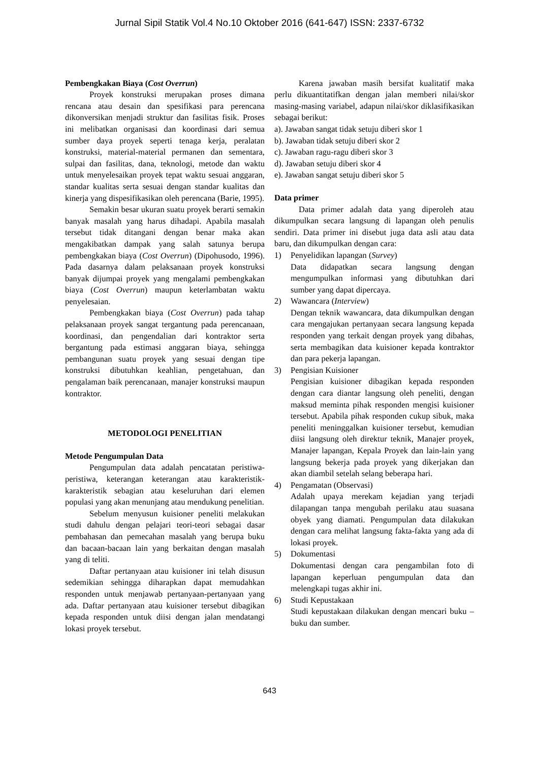Jurnal Sipil Statik Vol.4 No.10 Oktober 2016 (641-647) ISSN: 2337-6732
Pembengkakan Biaya (Cost Overrun)
Proyek konstruksi merupakan proses dimana rencana atau desain dan spesifikasi para perencana dikonversikan menjadi struktur dan fasilitas fisik. Proses ini melibatkan organisasi dan koordinasi dari semua sumber daya proyek seperti tenaga kerja, peralatan konstruksi, material-material permanen dan sementara, sulpai dan fasilitas, dana, teknologi, metode dan waktu untuk menyelesaikan proyek tepat waktu sesuai anggaran, standar kualitas serta sesuai dengan standar kualitas dan kinerja yang dispesifikasikan oleh perencana (Barie, 1995).
Semakin besar ukuran suatu proyek berarti semakin banyak masalah yang harus dihadapi. Apabila masalah tersebut tidak ditangani dengan benar maka akan mengakibatkan dampak yang salah satunya berupa pembengkakan biaya (Cost Overrun) (Dipohusodo, 1996). Pada dasarnya dalam pelaksanaan proyek konstruksi banyak dijumpai proyek yang mengalami pembengkakan biaya (Cost Overrun) maupun keterlambatan waktu penyelesaian.
Pembengkakan biaya (Cost Overrun) pada tahap pelaksanaan proyek sangat tergantung pada perencanaan, koordinasi, dan pengendalian dari kontraktor serta bergantung pada estimasi anggaran biaya, sehingga pembangunan suatu proyek yang sesuai dengan tipe konstruksi dibutuhkan keahlian, pengetahuan, dan pengalaman baik perencanaan, manajer konstruksi maupun kontraktor.
METODOLOGI PENELITIAN
Metode Pengumpulan Data
Pengumpulan data adalah pencatatan peristiwa-peristiwa, keterangan keterangan atau karakteristik-karakteristik sebagian atau keseluruhan dari elemen populasi yang akan menunjang atau mendukung penelitian.
Sebelum menyusun kuisioner peneliti melakukan studi dahulu dengan pelajari teori-teori sebagai dasar pembahasan dan pemecahan masalah yang berupa buku dan bacaan-bacaan lain yang berkaitan dengan masalah yang di teliti.
Daftar pertanyaan atau kuisioner ini telah disusun sedemikian sehingga diharapkan dapat memudahkan responden untuk menjawab pertanyaan-pertanyaan yang ada. Daftar pertanyaan atau kuisioner tersebut dibagikan kepada responden untuk diisi dengan jalan mendatangi lokasi proyek tersebut.
Karena jawaban masih bersifat kualitatif maka perlu dikuantitatifkan dengan jalan memberi nilai/skor masing-masing variabel, adapun nilai/skor diklasifikasikan sebagai berikut:
a). Jawaban sangat tidak setuju diberi skor 1
b). Jawaban tidak setuju diberi skor 2
c). Jawaban ragu-ragu diberi skor 3
d). Jawaban setuju diberi skor 4
e). Jawaban sangat setuju diberi skor 5
Data primer
Data primer adalah data yang diperoleh atau dikumpulkan secara langsung di lapangan oleh penulis sendiri. Data primer ini disebut juga data asli atau data baru, dan dikumpulkan dengan cara:
1) Penyelidikan lapangan (Survey)
Data didapatkan secara langsung dengan mengumpulkan informasi yang dibutuhkan dari sumber yang dapat dipercaya.
2) Wawancara (Interview)
Dengan teknik wawancara, data dikumpulkan dengan cara mengajukan pertanyaan secara langsung kepada responden yang terkait dengan proyek yang dibahas, serta membagikan data kuisioner kepada kontraktor dan para pekerja lapangan.
3) Pengisian Kuisioner
Pengisian kuisioner dibagikan kepada responden dengan cara diantar langsung oleh peneliti, dengan maksud meminta pihak responden mengisi kuisioner tersebut. Apabila pihak responden cukup sibuk, maka peneliti meninggalkan kuisioner tersebut, kemudian diisi langsung oleh direktur teknik, Manajer proyek, Manajer lapangan, Kepala Proyek dan lain-lain yang langsung bekerja pada proyek yang dikerjakan dan akan diambil setelah selang beberapa hari.
4) Pengamatan (Observasi)
Adalah upaya merekam kejadian yang terjadi dilapangan tanpa mengubah perilaku atau suasana obyek yang diamati. Pengumpulan data dilakukan dengan cara melihat langsung fakta-fakta yang ada di lokasi proyek.
5) Dokumentasi
Dokumentasi dengan cara pengambilan foto di lapangan keperluan pengumpulan data dan melengkapi tugas akhir ini.
6) Studi Kepustakaan
Studi kepustakaan dilakukan dengan mencari buku – buku dan sumber.
643